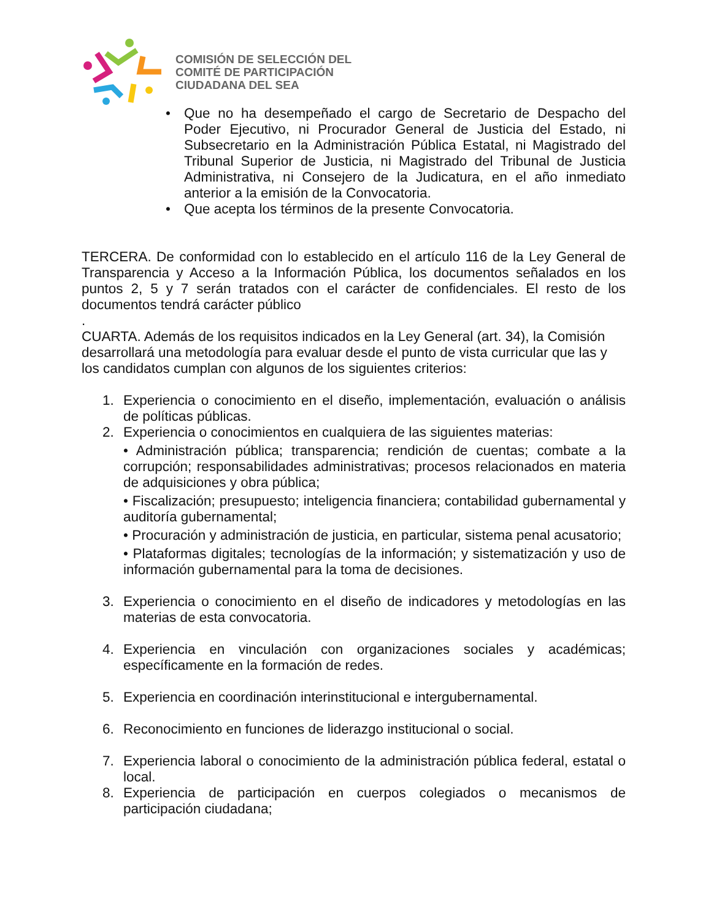COMISIÓN DE SELECCIÓN DEL
COMITÉ DE PARTICIPACIÓN
CIUDADANA DEL SEA
• Que no ha desempeñado el cargo de Secretario de Despacho del Poder Ejecutivo, ni Procurador General de Justicia del Estado, ni Subsecretario en la Administración Pública Estatal, ni Magistrado del Tribunal Superior de Justicia, ni Magistrado del Tribunal de Justicia Administrativa, ni Consejero de la Judicatura, en el año inmediato anterior a la emisión de la Convocatoria.
• Que acepta los términos de la presente Convocatoria.
TERCERA. De conformidad con lo establecido en el artículo 116 de la Ley General de Transparencia y Acceso a la Información Pública, los documentos señalados en los puntos 2, 5 y 7 serán tratados con el carácter de confidenciales. El resto de los documentos tendrá carácter público
.
CUARTA. Además de los requisitos indicados en la Ley General (art. 34), la Comisión desarrollará una metodología para evaluar desde el punto de vista curricular que las y los candidatos cumplan con algunos de los siguientes criterios:
1. Experiencia o conocimiento en el diseño, implementación, evaluación o análisis de políticas públicas.
2. Experiencia o conocimientos en cualquiera de las siguientes materias:
• Administración pública; transparencia; rendición de cuentas; combate a la corrupción; responsabilidades administrativas; procesos relacionados en materia de adquisiciones y obra pública;
• Fiscalización; presupuesto; inteligencia financiera; contabilidad gubernamental y auditoría gubernamental;
• Procuración y administración de justicia, en particular, sistema penal acusatorio;
• Plataformas digitales; tecnologías de la información; y sistematización y uso de información gubernamental para la toma de decisiones.
3. Experiencia o conocimiento en el diseño de indicadores y metodologías en las materias de esta convocatoria.
4. Experiencia en vinculación con organizaciones sociales y académicas; específicamente en la formación de redes.
5. Experiencia en coordinación interinstitucional e intergubernamental.
6. Reconocimiento en funciones de liderazgo institucional o social.
7. Experiencia laboral o conocimiento de la administración pública federal, estatal o local.
8. Experiencia de participación en cuerpos colegiados o mecanismos de participación ciudadana;